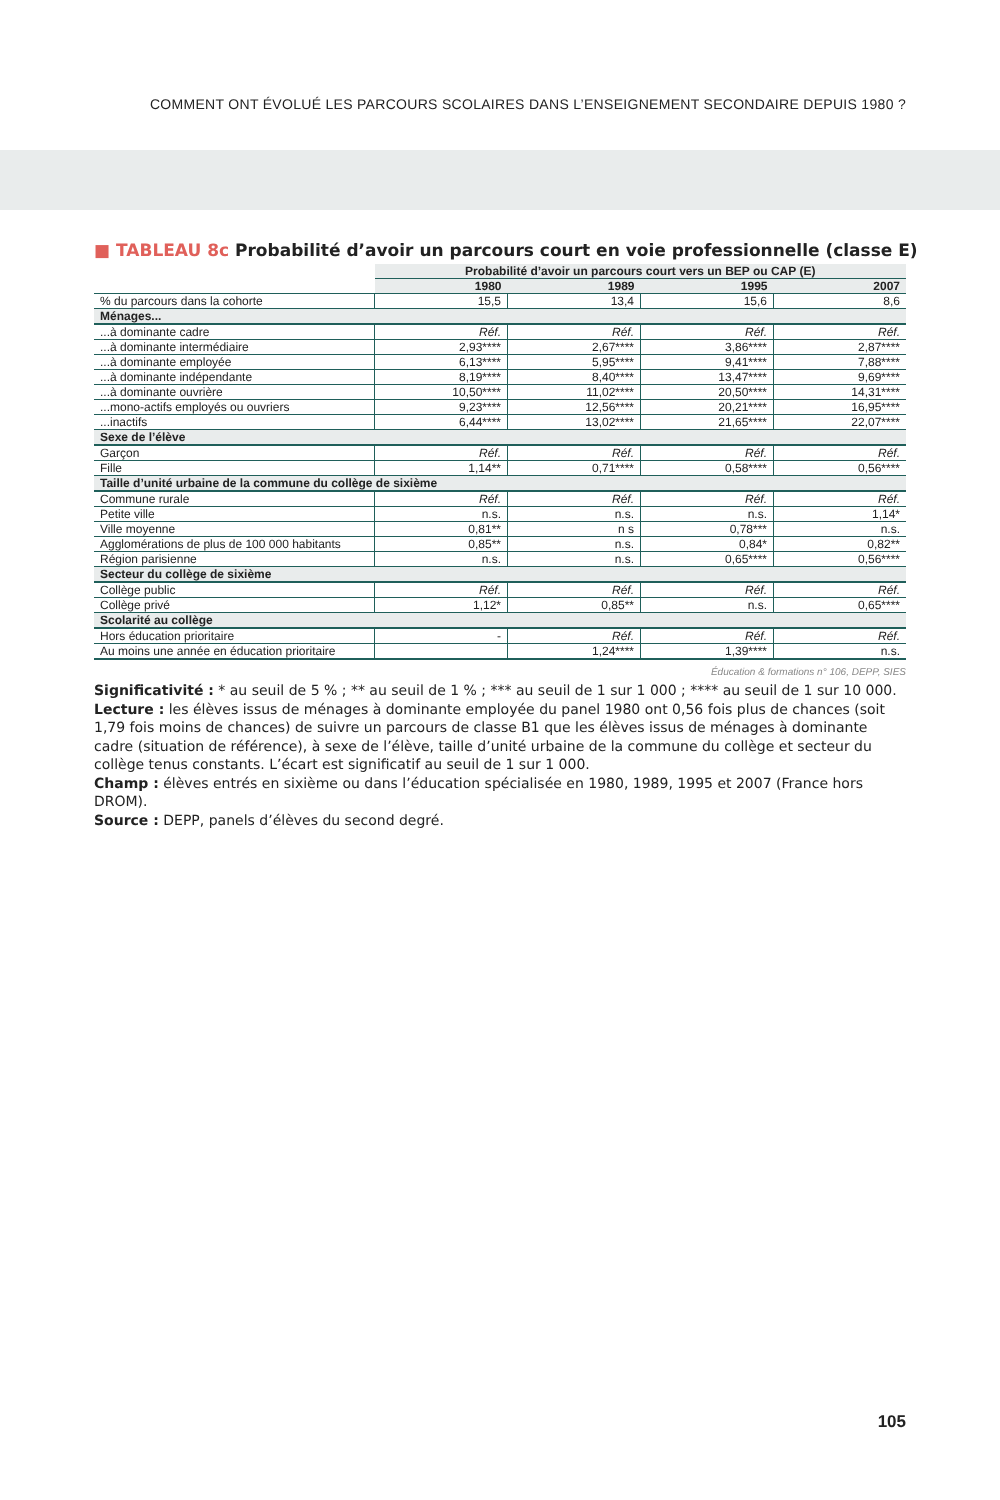COMMENT ONT ÉVOLUÉ LES PARCOURS SCOLAIRES DANS L’ENSEIGNEMENT SECONDAIRE DEPUIS 1980 ?
■ TABLEAU 8c Probabilité d’avoir un parcours court en voie professionnelle (classe E)
| | Probabilité d’avoir un parcours court vers un BEP ou CAP (E) | | | |
| --- | --- | --- | --- | --- |
| | 1980 | 1989 | 1995 | 2007 |
| % du parcours dans la cohorte | 15,5 | 13,4 | 15,6 | 8,6 |
| Ménages... | | | | |
| ...à dominante cadre | Réf. | Réf. | Réf. | Réf. |
| ...à dominante intermédiaire | 2,93**** | 2,67**** | 3,86**** | 2,87**** |
| ...à dominante employée | 6,13**** | 5,95**** | 9,41**** | 7,88**** |
| ...à dominante indépendante | 8,19**** | 8,40**** | 13,47**** | 9,69**** |
| ...à dominante ouvrière | 10,50**** | 11,02**** | 20,50**** | 14,31**** |
| ...mono-actifs employés ou ouvriers | 9,23**** | 12,56**** | 20,21**** | 16,95**** |
| ...inactifs | 6,44**** | 13,02**** | 21,65**** | 22,07**** |
| Sexe de l’élève | | | | |
| Garçon | Réf. | Réf. | Réf. | Réf. |
| Fille | 1,14** | 0,71**** | 0,58**** | 0,56**** |
| Taille d’unité urbaine de la commune du collège de sixième | | | | |
| Commune rurale | Réf. | Réf. | Réf. | Réf. |
| Petite ville | n.s. | n.s. | n.s. | 1,14* |
| Ville moyenne | 0,81** | n s | 0,78*** | n.s. |
| Agglomérations de plus de 100 000 habitants | 0,85** | n.s. | 0,84* | 0,82** |
| Région parisienne | n.s. | n.s. | 0,65**** | 0,56**** |
| Secteur du collège de sixième | | | | |
| Collège public | Réf. | Réf. | Réf. | Réf. |
| Collège privé | 1,12* | 0,85** | n.s. | 0,65**** |
| Scolarité au collège | | | | |
| Hors éducation prioritaire | - | Réf. | Réf. | Réf. |
| Au moins une année en éducation prioritaire | | 1,24**** | 1,39**** | n.s. |
Éducation & formations n° 106, DEPP, SIES
Significativité : * au seuil de 5 % ; ** au seuil de 1 % ; *** au seuil de 1 sur 1 000 ; **** au seuil de 1 sur 10 000.
Lecture : les élèves issus de ménages à dominante employée du panel 1980 ont 0,56 fois plus de chances (soit 1,79 fois moins de chances) de suivre un parcours de classe B1 que les élèves issus de ménages à dominante cadre (situation de référence), à sexe de l’élève, taille d’unité urbaine de la commune du collège et secteur du collège tenus constants. L’écart est significatif au seuil de 1 sur 1 000.
Champ : élèves entrés en sixième ou dans l’éducation spécialisée en 1980, 1989, 1995 et 2007 (France hors DROM).
Source : DEPP, panels d’élèves du second degré.
105